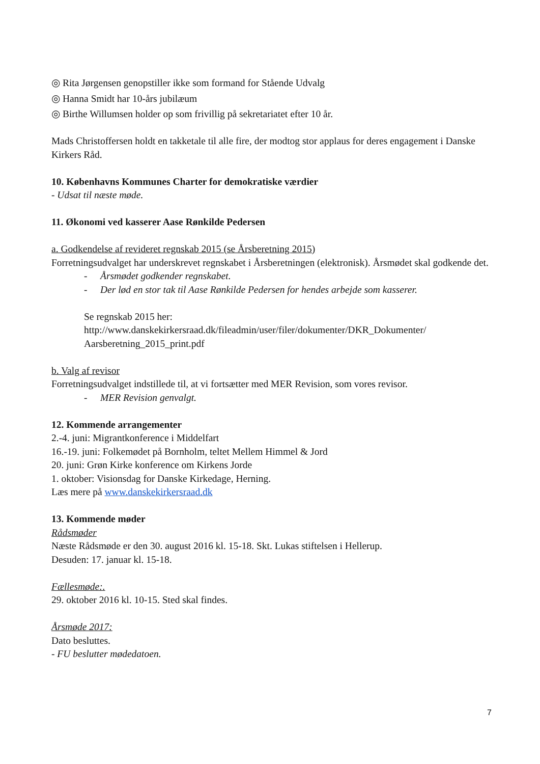◎ Rita Jørgensen genopstiller ikke som formand for Stående Udvalg
◎ Hanna Smidt har 10-års jubilæum
◎ Birthe Willumsen holder op som frivillig på sekretariatet efter 10 år.
Mads Christoffersen holdt en takketale til alle fire, der modtog stor applaus for deres engagement i Danske Kirkers Råd.
10. Københavns Kommunes Charter for demokratiske værdier
- Udsat til næste møde.
11. Økonomi ved kasserer Aase Rønkilde Pedersen
a. Godkendelse af revideret regnskab 2015 (se Årsberetning 2015)
Forretningsudvalget har underskrevet regnskabet i Årsberetningen (elektronisk). Årsmødet skal godkende det.
- Årsmødet godkender regnskabet.
- Der lød en stor tak til Aase Rønkilde Pedersen for hendes arbejde som kasserer.
Se regnskab 2015 her:
http://www.danskekirkersraad.dk/fileadmin/user/filer/dokumenter/DKR_Dokumenter/
Aarsberetning_2015_print.pdf
b. Valg af revisor
Forretningsudvalget indstillede til, at vi fortsætter med MER Revision, som vores revisor.
- MER Revision genvalgt.
12. Kommende arrangementer
2.-4. juni: Migrantkonference i Middelfart
16.-19. juni: Folkemødet på Bornholm, teltet Mellem Himmel & Jord
20. juni: Grøn Kirke konference om Kirkens Jorde
1. oktober: Visionsdag for Danske Kirkedage, Herning.
Læs mere på www.danskekirkersraad.dk
13. Kommende møder
Rådsmøder
Næste Rådsmøde er den 30. august 2016 kl. 15-18. Skt. Lukas stiftelsen i Hellerup.
Desuden: 17. januar kl. 15-18.
Fællesmøde:.
29. oktober 2016 kl. 10-15. Sted skal findes.
Årsmøde 2017:
Dato besluttes.
- FU beslutter mødedatoen.
7